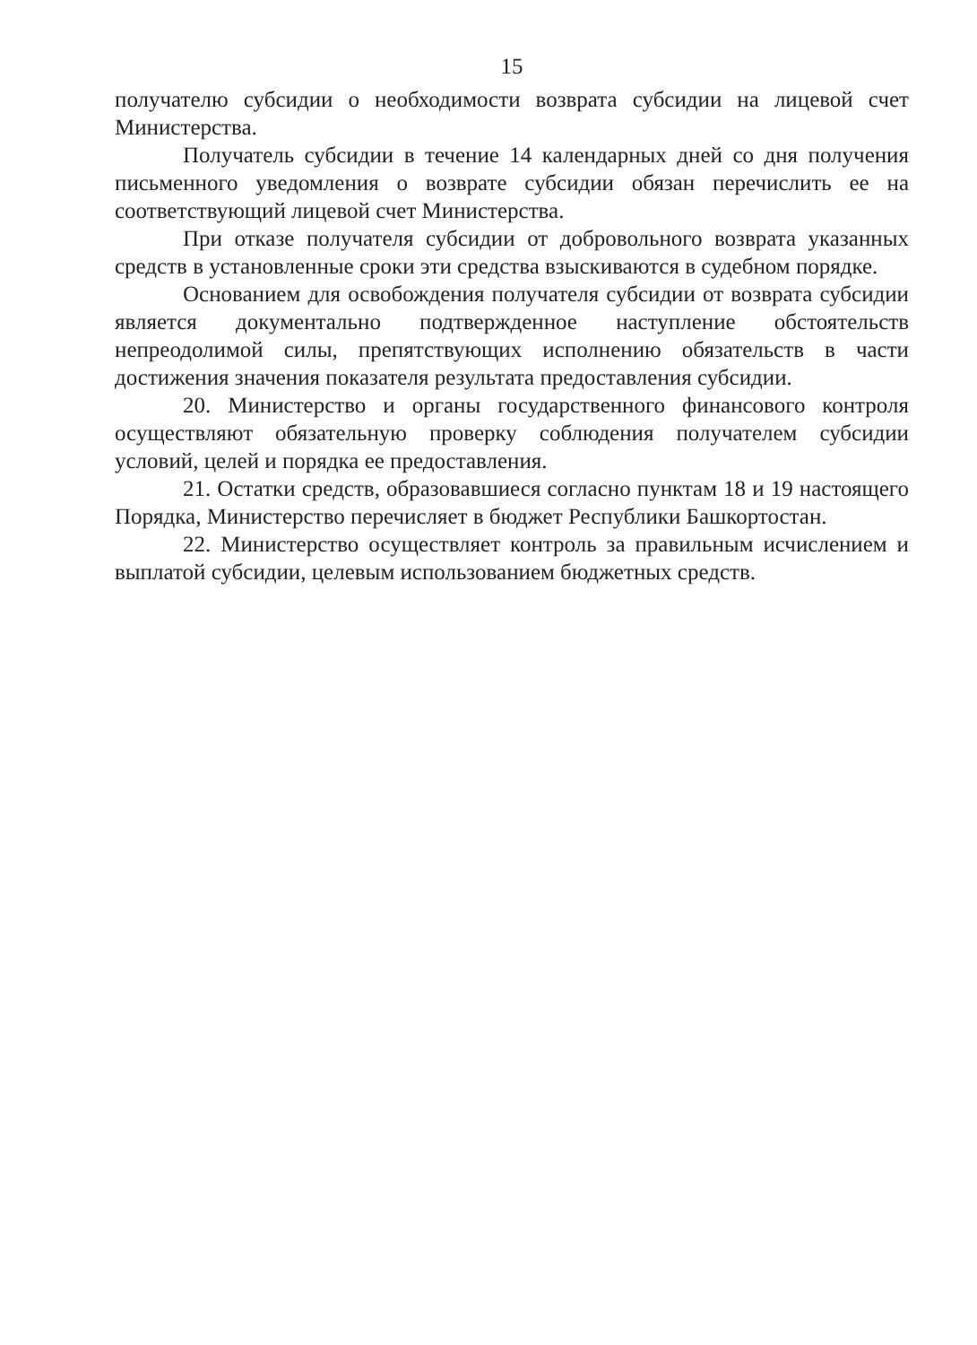15
получателю субсидии о необходимости возврата субсидии на лицевой счет Министерства.
Получатель субсидии в течение 14 календарных дней со дня получения письменного уведомления о возврате субсидии обязан перечислить ее на соответствующий лицевой счет Министерства.
При отказе получателя субсидии от добровольного возврата указанных средств в установленные сроки эти средства взыскиваются в судебном порядке.
Основанием для освобождения получателя субсидии от возврата субсидии является документально подтвержденное наступление обстоятельств непреодолимой силы, препятствующих исполнению обязательств в части достижения значения показателя результата предоставления субсидии.
20. Министерство и органы государственного финансового контроля осуществляют обязательную проверку соблюдения получателем субсидии условий, целей и порядка ее предоставления.
21. Остатки средств, образовавшиеся согласно пунктам 18 и 19 настоящего Порядка, Министерство перечисляет в бюджет Республики Башкортостан.
22. Министерство осуществляет контроль за правильным исчислением и выплатой субсидии, целевым использованием бюджетных средств.